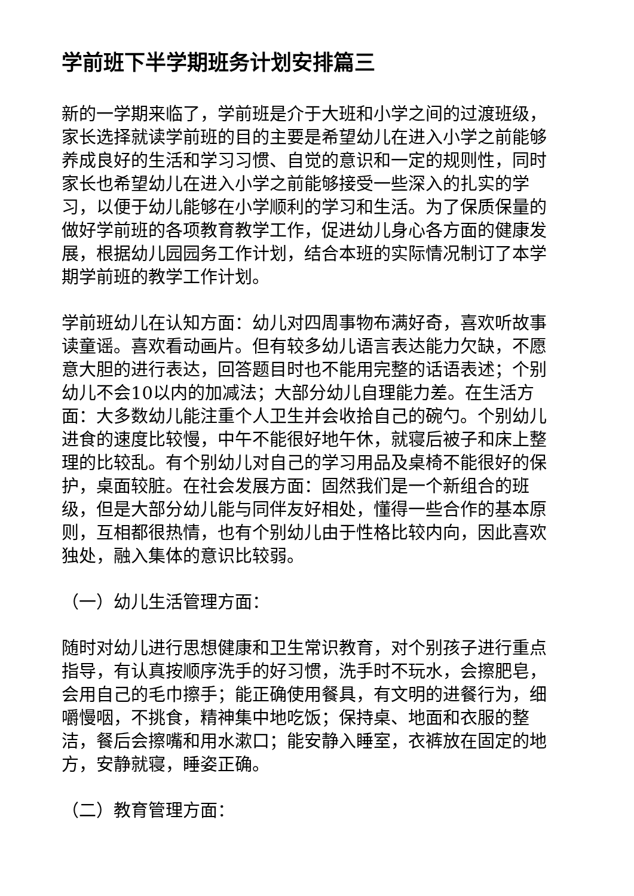学前班下半学期班务计划安排篇三
新的一学期来临了，学前班是介于大班和小学之间的过渡班级，家长选择就读学前班的目的主要是希望幼儿在进入小学之前能够养成良好的生活和学习习惯、自觉的意识和一定的规则性，同时家长也希望幼儿在进入小学之前能够接受一些深入的扎实的学习，以便于幼儿能够在小学顺利的学习和生活。为了保质保量的做好学前班的各项教育教学工作，促进幼儿身心各方面的健康发展，根据幼儿园园务工作计划，结合本班的实际情况制订了本学期学前班的教学工作计划。
学前班幼儿在认知方面：幼儿对四周事物布满好奇，喜欢听故事读童谣。喜欢看动画片。但有较多幼儿语言表达能力欠缺，不愿意大胆的进行表达，回答题目时也不能用完整的话语表述；个别幼儿不会10以内的加减法；大部分幼儿自理能力差。在生活方面：大多数幼儿能注重个人卫生并会收拾自己的碗勺。个别幼儿进食的速度比较慢，中午不能很好地午休，就寝后被子和床上整理的比较乱。有个别幼儿对自己的学习用品及桌椅不能很好的保护，桌面较脏。在社会发展方面：固然我们是一个新组合的班级，但是大部分幼儿能与同伴友好相处，懂得一些合作的基本原则，互相都很热情，也有个别幼儿由于性格比较内向，因此喜欢独处，融入集体的意识比较弱。
（一）幼儿生活管理方面：
随时对幼儿进行思想健康和卫生常识教育，对个别孩子进行重点指导，有认真按顺序洗手的好习惯，洗手时不玩水，会擦肥皂，会用自己的毛巾擦手；能正确使用餐具，有文明的进餐行为，细嚼慢咽，不挑食，精神集中地吃饭；保持桌、地面和衣服的整洁，餐后会擦嘴和用水漱口；能安静入睡室，衣裤放在固定的地方，安静就寝，睡姿正确。
（二）教育管理方面：